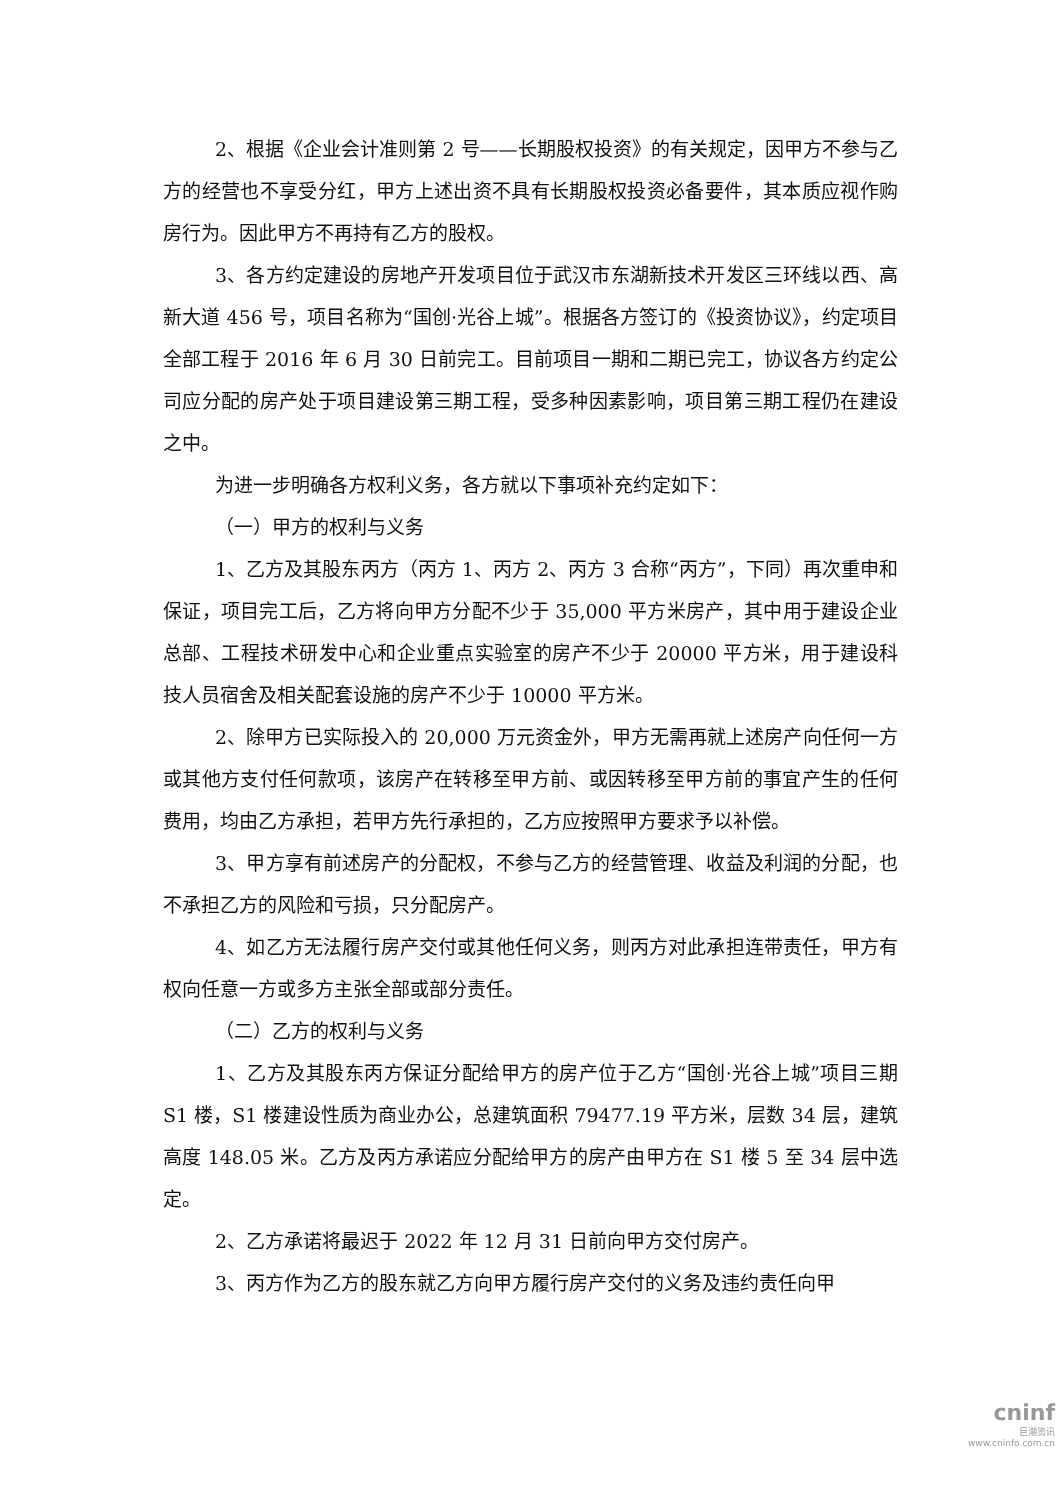2、根据《企业会计准则第 2 号——长期股权投资》的有关规定，因甲方不参与乙方的经营也不享受分红，甲方上述出资不具有长期股权投资必备要件，其本质应视作购房行为。因此甲方不再持有乙方的股权。
3、各方约定建设的房地产开发项目位于武汉市东湖新技术开发区三环线以西、高新大道 456 号，项目名称为“国创·光谷上城”。根据各方签订的《投资协议》，约定项目全部工程于 2016 年 6 月 30 日前完工。目前项目一期和二期已完工，协议各方约定公司应分配的房产处于项目建设第三期工程，受多种因素影响，项目第三期工程仍在建设之中。
为进一步明确各方权利义务，各方就以下事项补充约定如下：
（一）甲方的权利与义务
1、乙方及其股东丙方（丙方 1、丙方 2、丙方 3 合称“丙方”，下同）再次重申和保证，项目完工后，乙方将向甲方分配不少于 35,000 平方米房产，其中用于建设企业总部、工程技术研发中心和企业重点实验室的房产不少于 20000 平方米，用于建设科技人员宿舍及相关配套设施的房产不少于 10000 平方米。
2、除甲方已实际投入的 20,000 万元资金外，甲方无需再就上述房产向任何一方或其他方支付任何款项，该房产在转移至甲方前、或因转移至甲方前的事宜产生的任何费用，均由乙方承担，若甲方先行承担的，乙方应按照甲方要求予以补偿。
3、甲方享有前述房产的分配权，不参与乙方的经营管理、收益及利润的分配，也不承担乙方的风险和亏损，只分配房产。
4、如乙方无法履行房产交付或其他任何义务，则丙方对此承担连带责任，甲方有权向任意一方或多方主张全部或部分责任。
（二）乙方的权利与义务
1、乙方及其股东丙方保证分配给甲方的房产位于乙方“国创·光谷上城”项目三期 S1 楼，S1 楼建设性质为商业办公，总建筑面积 79477.19 平方米，层数 34 层，建筑高度 148.05 米。乙方及丙方承诺应分配给甲方的房产由甲方在 S1 楼 5 至 34 层中选定。
2、乙方承诺将最迟于 2022 年 12 月 31 日前向甲方交付房产。
3、丙方作为乙方的股东就乙方向甲方履行房产交付的义务及违约责任向甲
cninf
巨潮资讯
www.cninfo.com.cn